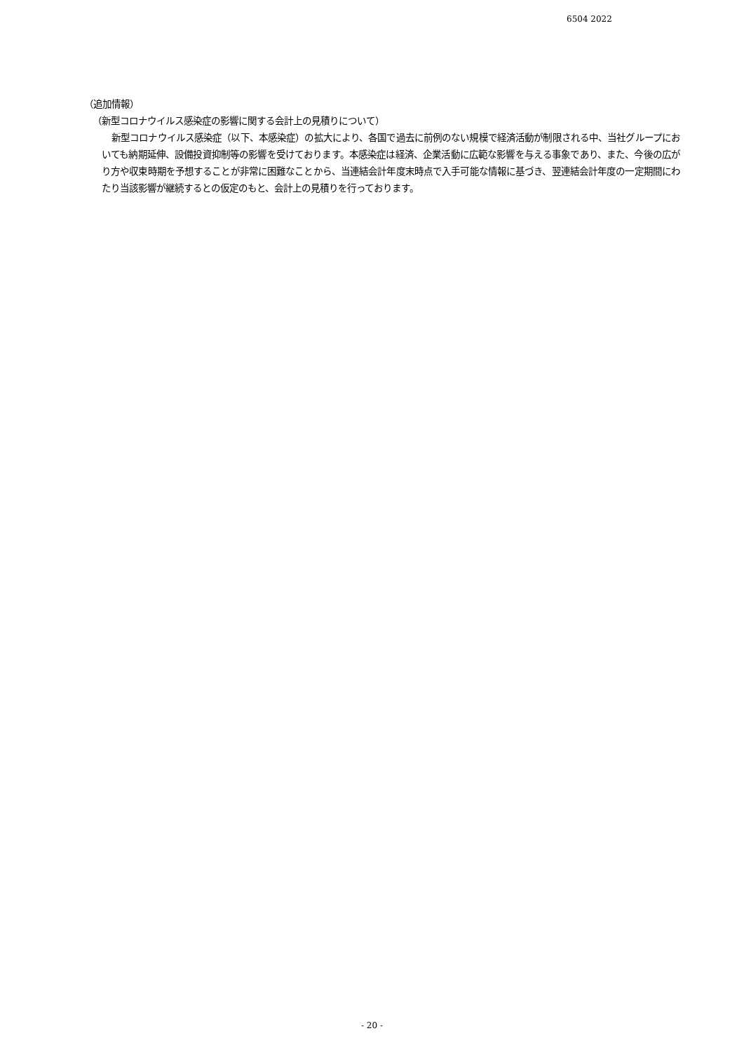6504 2022
（追加情報）
（新型コロナウイルス感染症の影響に関する会計上の見積りについて）
新型コロナウイルス感染症（以下、本感染症）の拡大により、各国で過去に前例のない規模で経済活動が制限される中、当社グループにおいても納期延伸、設備投資抑制等の影響を受けております。本感染症は経済、企業活動に広範な影響を与える事象であり、また、今後の広がり方や収束時期を予想することが非常に困難なことから、当連結会計年度末時点で入手可能な情報に基づき、翌連結会計年度の一定期間にわたり当該影響が継続するとの仮定のもと、会計上の見積りを行っております。
- 20 -